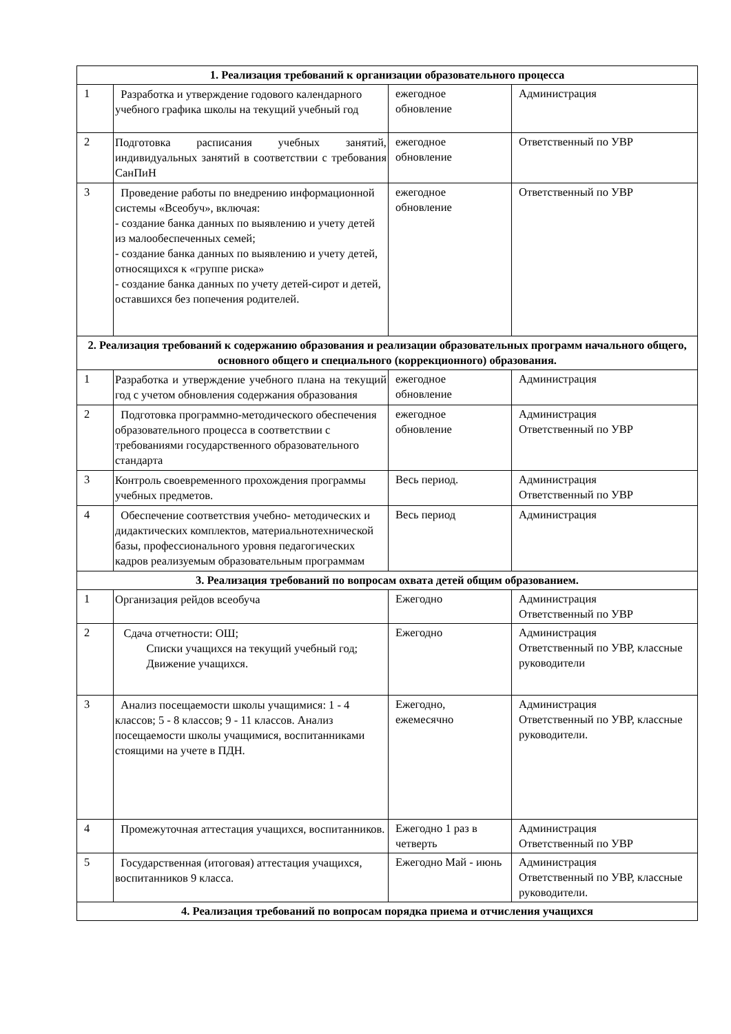| 1. Реализация требований к организации образовательного процесса | | | |
| --- | --- | --- | --- |
| 1 | Разработка и утверждение годового календарного учебного графика школы на текущий учебный год | ежегодное обновление | Администрация |
| 2 | Подготовка расписания учебных занятий, индивидуальных занятий в соответствии с требования СанПиН | ежегодное обновление | Ответственный по УВР |
| 3 | Проведение работы по внедрению информационной системы «Всеобуч», включая: - создание банка данных по выявлению и учету детей из малообеспеченных семей; - создание банка данных по выявлению и учету детей, относящихся к «группе риска» - создание банка данных по учету детей-сирот и детей, оставшихся без попечения родителей. | ежегодное обновление | Ответственный по УВР |
| 2. Реализация требований к содержанию образования и реализации образовательных программ начального общего, основного общего и специального (коррекционного) образования. | | | |
| 1 | Разработка и утверждение учебного плана на текущий год с учетом обновления содержания образования | ежегодное обновление | Администрация |
| 2 | Подготовка программно-методического обеспечения образовательного процесса в соответствии с требованиями государственного образовательного стандарта | ежегодное обновление | Администрация Ответственный по УВР |
| 3 | Контроль своевременного прохождения программы учебных предметов. | Весь период. | Администрация Ответственный по УВР |
| 4 | Обеспечение соответствия учебно- методических и дидактических комплектов, материальнотехнической базы, профессионального уровня педагогических кадров реализуемым образовательным программам | Весь период | Администрация |
| 3. Реализация требований по вопросам охвата детей общим образованием. | | | |
| 1 | Организация рейдов всеобуча | Ежегодно | Администрация Ответственный по УВР |
| 2 | Сдача отчетности: ОШ; Списки учащихся на текущий учебный год; Движение учащихся. | Ежегодно | Администрация Ответственный по УВР, классные руководители |
| 3 | Анализ посещаемости школы учащимися: 1 - 4 классов; 5 - 8 классов; 9 - 11 классов. Анализ посещаемости школы учащимися, воспитанниками стоящими на учете в ПДН. | Ежегодно, ежемесячно | Администрация Ответственный по УВР, классные руководители. |
| 4 | Промежуточная аттестация учащихся, воспитанников. | Ежегодно 1 раз в четверть | Администрация Ответственный по УВР |
| 5 | Государственная (итоговая) аттестация учащихся, воспитанников 9 класса. | Ежегодно Май - июнь | Администрация Ответственный по УВР, классные руководители. |
| 4. Реализация требований по вопросам порядка приема и отчисления учащихся | | | |